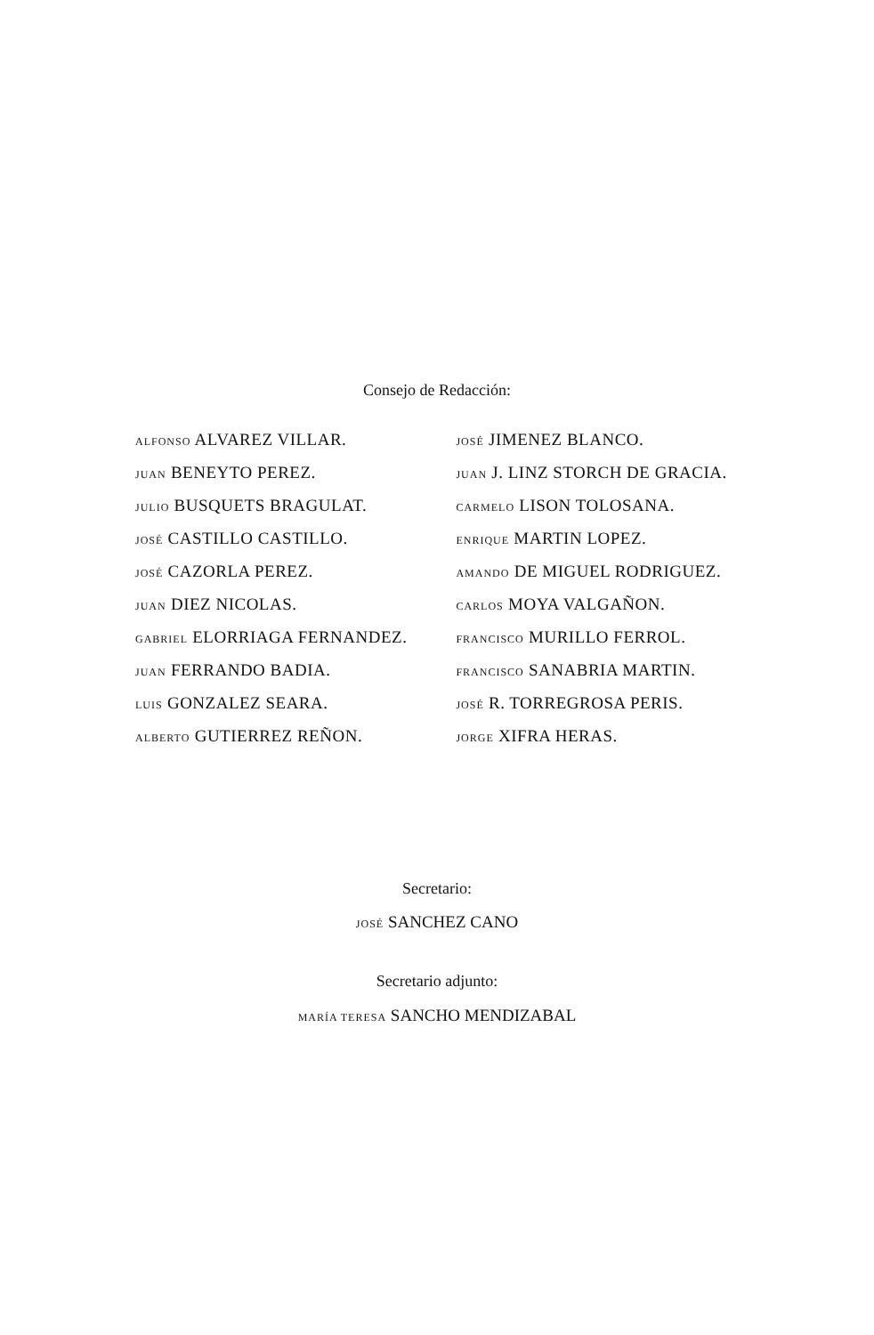Consejo de Redacción:
ALFONSO ALVAREZ VILLAR.
JUAN BENEYTO PEREZ.
JULIO BUSQUETS BRAGULAT.
JOSÉ CASTILLO CASTILLO.
JOSÉ CAZORLA PEREZ.
JUAN DIEZ NICOLAS.
GABRIEL ELORRIAGA FERNANDEZ.
JUAN FERRANDO BADIA.
LUIS GONZALEZ SEARA.
ALBERTO GUTIERREZ REÑON.
JOSÉ JIMENEZ BLANCO.
JUAN J. LINZ STORCH DE GRACIA.
CARMELO LISON TOLOSANA.
ENRIQUE MARTIN LOPEZ.
AMANDO DE MIGUEL RODRIGUEZ.
CARLOS MOYA VALGAÑON.
FRANCISCO MURILLO FERROL.
FRANCISCO SANABRIA MARTIN.
JOSÉ R. TORREGROSA PERIS.
JORGE XIFRA HERAS.
Secretario:
JOSÉ SANCHEZ CANO
Secretario adjunto:
MARÍA TERESA SANCHO MENDIZABAL